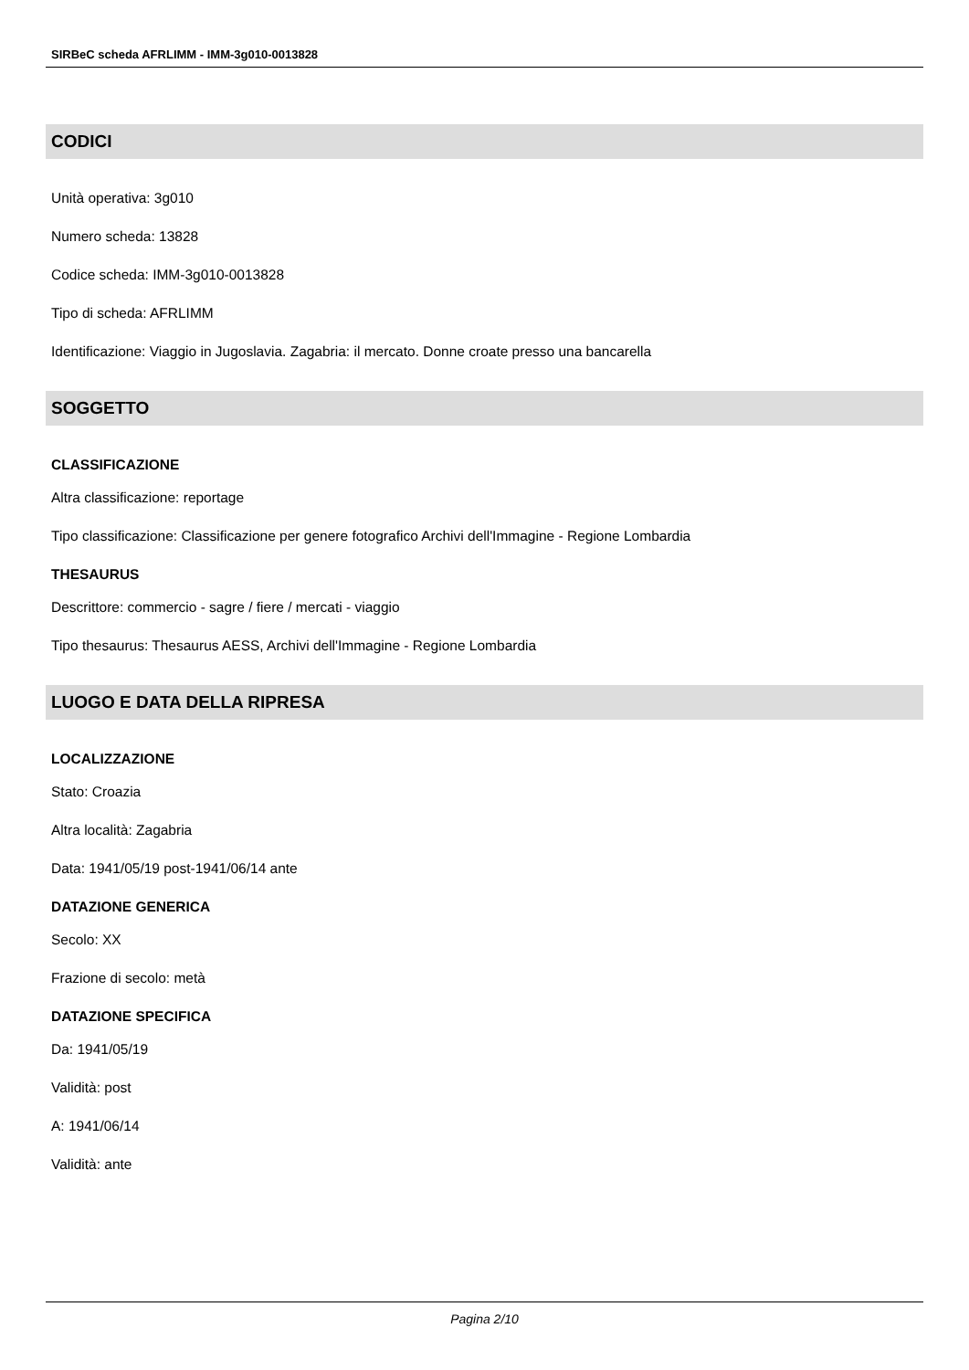SIRBeC scheda AFRLIMM - IMM-3g010-0013828
CODICI
Unità operativa: 3g010
Numero scheda: 13828
Codice scheda: IMM-3g010-0013828
Tipo di scheda: AFRLIMM
Identificazione: Viaggio in Jugoslavia. Zagabria: il mercato. Donne croate presso una bancarella
SOGGETTO
CLASSIFICAZIONE
Altra classificazione: reportage
Tipo classificazione: Classificazione per genere fotografico Archivi dell'Immagine - Regione Lombardia
THESAURUS
Descrittore: commercio - sagre / fiere / mercati - viaggio
Tipo thesaurus: Thesaurus AESS, Archivi dell'Immagine - Regione Lombardia
LUOGO E DATA DELLA RIPRESA
LOCALIZZAZIONE
Stato: Croazia
Altra località: Zagabria
Data: 1941/05/19 post-1941/06/14 ante
DATAZIONE GENERICA
Secolo: XX
Frazione di secolo: metà
DATAZIONE SPECIFICA
Da: 1941/05/19
Validità: post
A: 1941/06/14
Validità: ante
Pagina 2/10